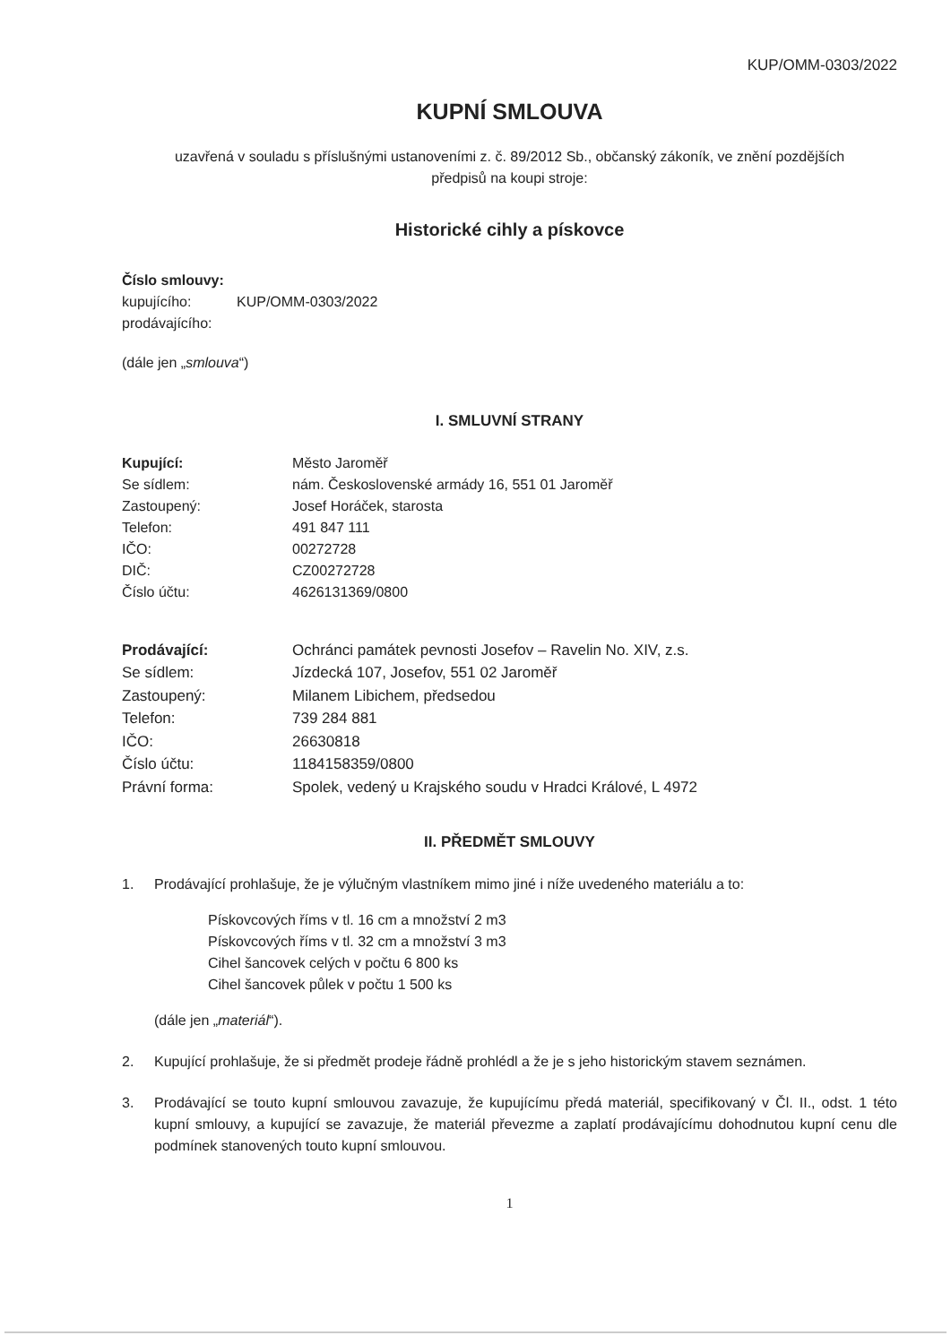KUP/OMM-0303/2022
KUPNÍ SMLOUVA
uzavřená v souladu s příslušnými ustanoveními z. č. 89/2012 Sb., občanský zákoník, ve znění pozdějších
předpisů na koupi stroje:
Historické cihly a pískovce
Číslo smlouvy:
| kupujícího: | KUP/OMM-0303/2022 |
| prodávajícího: | |
(dále jen „smlouva“)
I. SMLUVNÍ STRANY
| Kupující: | Město Jaroměř |
| Se sídlem: | nám. Československé armády 16, 551 01 Jaroměř |
| Zastoupený: | Josef Horáček, starosta |
| Telefon: | 491 847 111 |
| IČO: | 00272728 |
| DIČ: | CZ00272728 |
| Číslo účtu: | 4626131369/0800 |
| Prodávající: | Ochránci památek pevnosti Josefov – Ravelin No. XIV, z.s. |
| Se sídlem: | Jízdecká 107, Josefov, 551 02 Jaroměř |
| Zastoupený: | Milanem Libichem, předsedou |
| Telefon: | 739 284 881 |
| IČO: | 26630818 |
| Číslo účtu: | 1184158359/0800 |
| Právní forma: | Spolek, vedený u Krajského soudu v Hradci Králové, L 4972 |
II. PŘEDMĚT SMLOUVY
1. Prodávající prohlašuje, že je výlučným vlastníkem mimo jiné i níže uvedeného materiálu a to:
Pískovcových říms v tl. 16 cm a množství 2 m3
Pískovcových říms v tl. 32 cm a množství 3 m3
Cihel šancovek celých v počtu 6 800 ks
Cihel šancovek půlek v počtu 1 500 ks
(dále jen „materiál“).
2. Kupující prohlašuje, že si předmět prodeje řádně prohlédl a že je s jeho historickým stavem seznámen.
3. Prodávající se touto kupní smlouvou zavazuje, že kupujícímu předá materiál, specifikovaný v Čl. II., odst. 1 této kupní smlouvy, a kupující se zavazuje, že materiál převezme a zaplatí prodávajícímu dohodnutou kupní cenu dle podmínek stanovených touto kupní smlouvou.
1